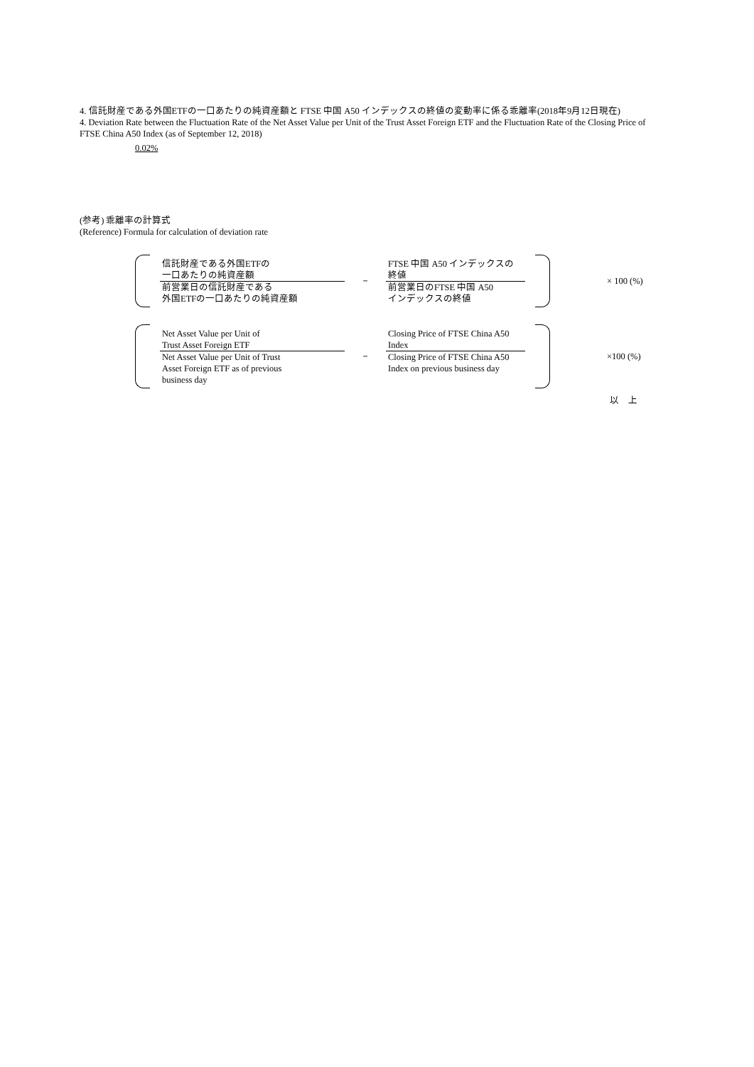4. 信託財産である外国ETFの一口あたりの純資産額と FTSE 中国 A50 インデックスの終値の変動率に係る乖離率(2018年9月12日現在)
4. Deviation Rate between the Fluctuation Rate of the Net Asset Value per Unit of the Trust Asset Foreign ETF and the Fluctuation Rate of the Closing Price of FTSE China A50 Index (as of September 12, 2018)
0.02%
(参考) 乖離率の計算式
(Reference) Formula for calculation of deviation rate
信託財産である外国ETFの
一口あたりの純資産額
前営業日の信託財産である
外国ETFの一口あたりの純資産額
−
FTSE 中国 A50 インデックスの
終値
前営業日のFTSE 中国 A50
インデックスの終値
× 100 (%)
Net Asset Value per Unit of
Trust Asset Foreign ETF
Net Asset Value per Unit of Trust
Asset Foreign ETF as of previous
business day
−
Closing Price of FTSE China A50
Index
Closing Price of FTSE China A50
Index on previous business day
×100 (%)
以　上